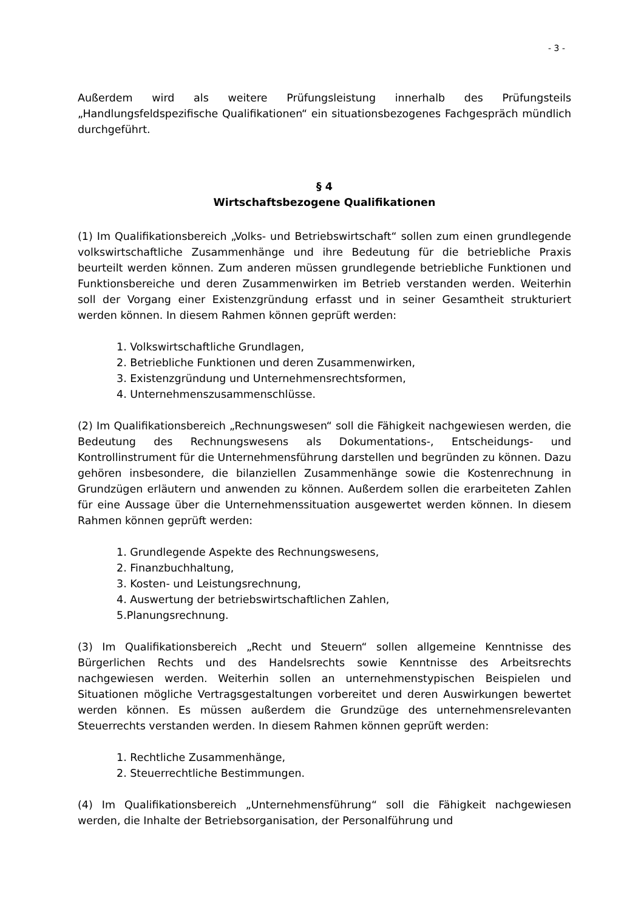- 3 -
Außerdem wird als weitere Prüfungsleistung innerhalb des Prüfungsteils „Handlungsfeldspezifische Qualifikationen“ ein situationsbezogenes Fachgespräch mündlich durchgeführt.
§ 4
Wirtschaftsbezogene Qualifikationen
(1) Im Qualifikationsbereich „Volks- und Betriebswirtschaft“ sollen zum einen grundlegende volkswirtschaftliche Zusammenhänge und ihre Bedeutung für die betriebliche Praxis beurteilt werden können. Zum anderen müssen grundlegende betriebliche Funktionen und Funktionsbereiche und deren Zusammenwirken im Betrieb verstanden werden. Weiterhin soll der Vorgang einer Existenzgründung erfasst und in seiner Gesamtheit strukturiert werden können. In diesem Rahmen können geprüft werden:
1. Volkswirtschaftliche Grundlagen,
2. Betriebliche Funktionen und deren Zusammenwirken,
3. Existenzgründung und Unternehmensrechtsformen,
4. Unternehmenszusammenschlüsse.
(2) Im Qualifikationsbereich „Rechnungswesen“ soll die Fähigkeit nachgewiesen werden, die Bedeutung des Rechnungswesens als Dokumentations-, Entscheidungs- und Kontrollinstrument für die Unternehmensführung darstellen und begründen zu können. Dazu gehören insbesondere, die bilanziellen Zusammenhänge sowie die Kostenrechnung in Grundzügen erläutern und anwenden zu können. Außerdem sollen die erarbeiteten Zahlen für eine Aussage über die Unternehmenssituation ausgewertet werden können. In diesem Rahmen können geprüft werden:
1. Grundlegende Aspekte des Rechnungswesens,
2. Finanzbuchhaltung,
3. Kosten- und Leistungsrechnung,
4. Auswertung der betriebswirtschaftlichen Zahlen,
5.Planungsrechnung.
(3) Im Qualifikationsbereich „Recht und Steuern“ sollen allgemeine Kenntnisse des Bürgerlichen Rechts und des Handelsrechts sowie Kenntnisse des Arbeitsrechts nachgewiesen werden. Weiterhin sollen an unternehmenstypischen Beispielen und Situationen mögliche Vertragsgestaltungen vorbereitet und deren Auswirkungen bewertet werden können. Es müssen außerdem die Grundzüge des unternehmensrelevanten Steuerrechts verstanden werden. In diesem Rahmen können geprüft werden:
1. Rechtliche Zusammenhänge,
2. Steuerrechtliche Bestimmungen.
(4) Im Qualifikationsbereich „Unternehmensführung“ soll die Fähigkeit nachgewiesen werden, die Inhalte der Betriebsorganisation, der Personalführung und